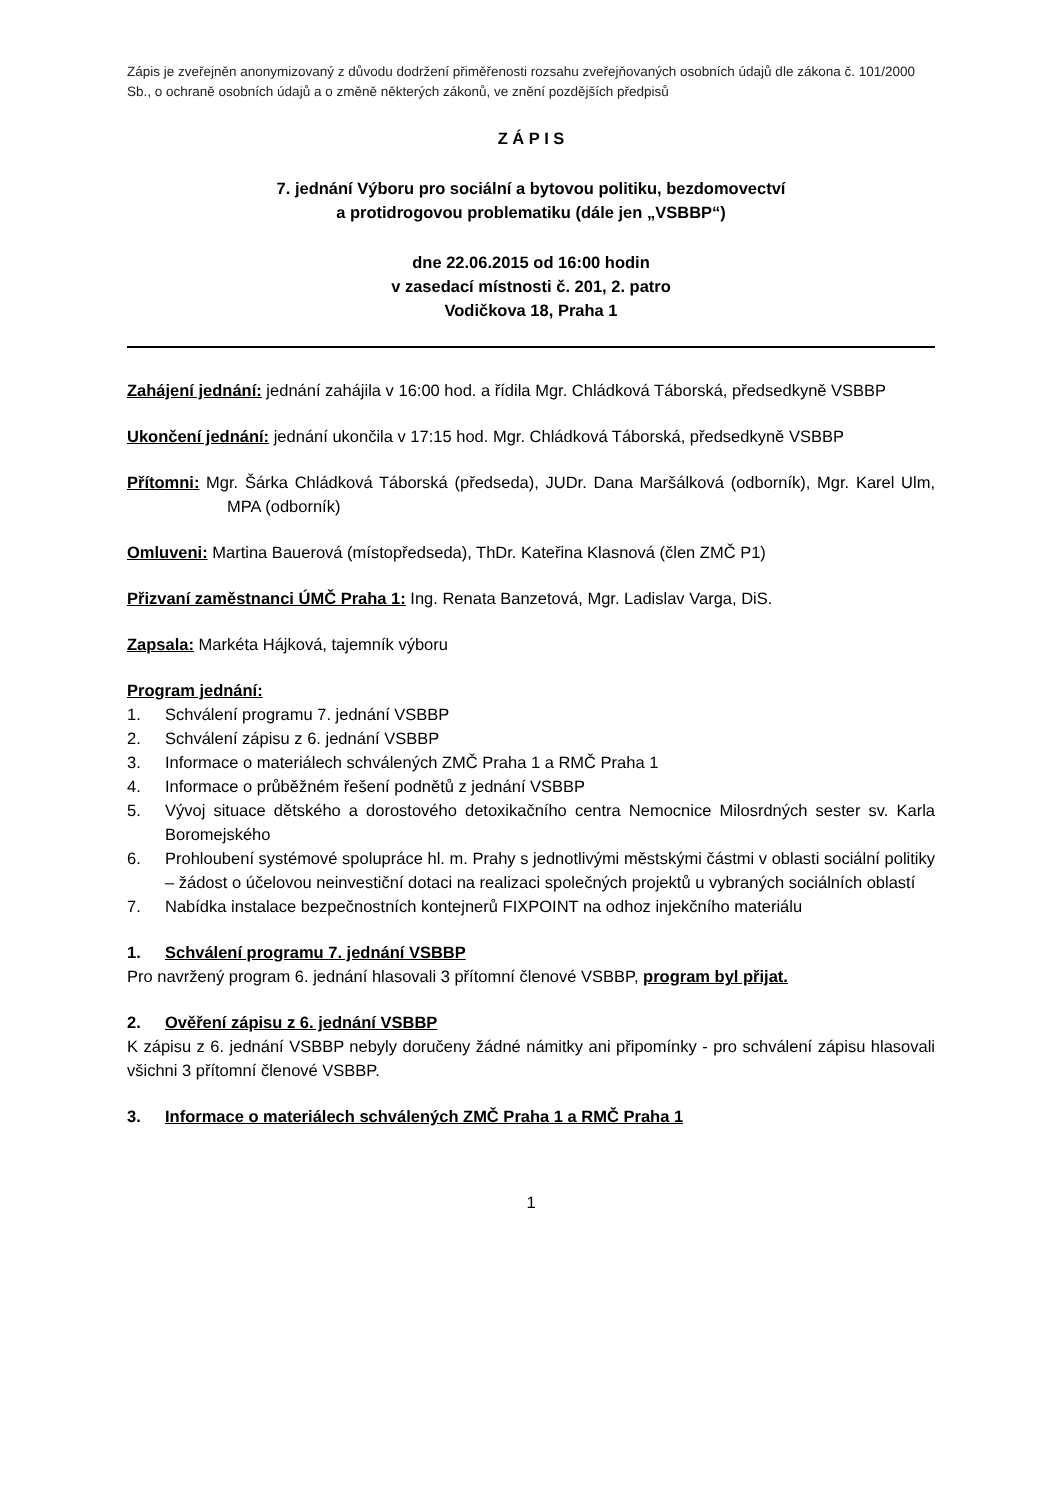Zápis je zveřejněn anonymizovaný z důvodu dodržení přiměřenosti rozsahu zveřejňovaných osobních údajů dle zákona č. 101/2000 Sb., o ochraně osobních údajů a o změně některých zákonů, ve znění pozdějších předpisů
Z Á P I S
7. jednání Výboru pro sociální a bytovou politiku, bezdomovectví
a protidrogovou problematiku (dále jen „VSBBP“)
dne 22.06.2015 od 16:00 hodin
v zasedací místnosti č. 201, 2. patro
Vodičkova 18, Praha 1
Zahájení jednání: jednání zahájila v 16:00 hod. a řídila Mgr. Chládková Táborská, předsedkyně VSBBP
Ukončení jednání: jednání ukončila v 17:15 hod. Mgr. Chládková Táborská, předsedkyně VSBBP
Přítomni: Mgr. Šárka Chládková Táborská (předseda), JUDr. Dana Maršálková (odborník), Mgr. Karel Ulm, MPA (odborník)
Omluveni: Martina Bauerová (místopředseda), ThDr. Kateřina Klasnová (člen ZMČ P1)
Přizvaní zaměstnanci ÚMČ Praha 1: Ing. Renata Banzetová, Mgr. Ladislav Varga, DiS.
Zapsala: Markéta Hájková, tajemník výboru
Program jednání:
1. Schválení programu 7. jednání VSBBP
2. Schválení zápisu z 6. jednání VSBBP
3. Informace o materiálech schválených ZMČ Praha 1 a RMČ Praha 1
4. Informace o průběžném řešení podnětů z jednání VSBBP
5. Vývoj situace dětského a dorostového detoxikačního centra Nemocnice Milosrdných sester sv. Karla Boromejského
6. Prohloubení systémové spolupráce hl. m. Prahy s jednotlivými městskými částmi v oblasti sociální politiky – žádost o účelovou neinvestiční dotaci na realizaci společných projektů u vybraných sociálních oblastí
7. Nabídka instalace bezpečnostních kontejnerů FIXPOINT na odhoz injekčního materiálu
1. Schválení programu 7. jednání VSBBP
Pro navržený program 6. jednání hlasovali 3 přítomní členové VSBBP, program byl přijat.
2. Ověření zápisu z 6. jednání VSBBP
K zápisu z 6. jednání VSBBP nebyly doručeny žádné námitky ani připomínky - pro schválení zápisu hlasovali všichni 3 přítomní členové VSBBP.
3. Informace o materiálech schválených ZMČ Praha 1 a RMČ Praha 1
1